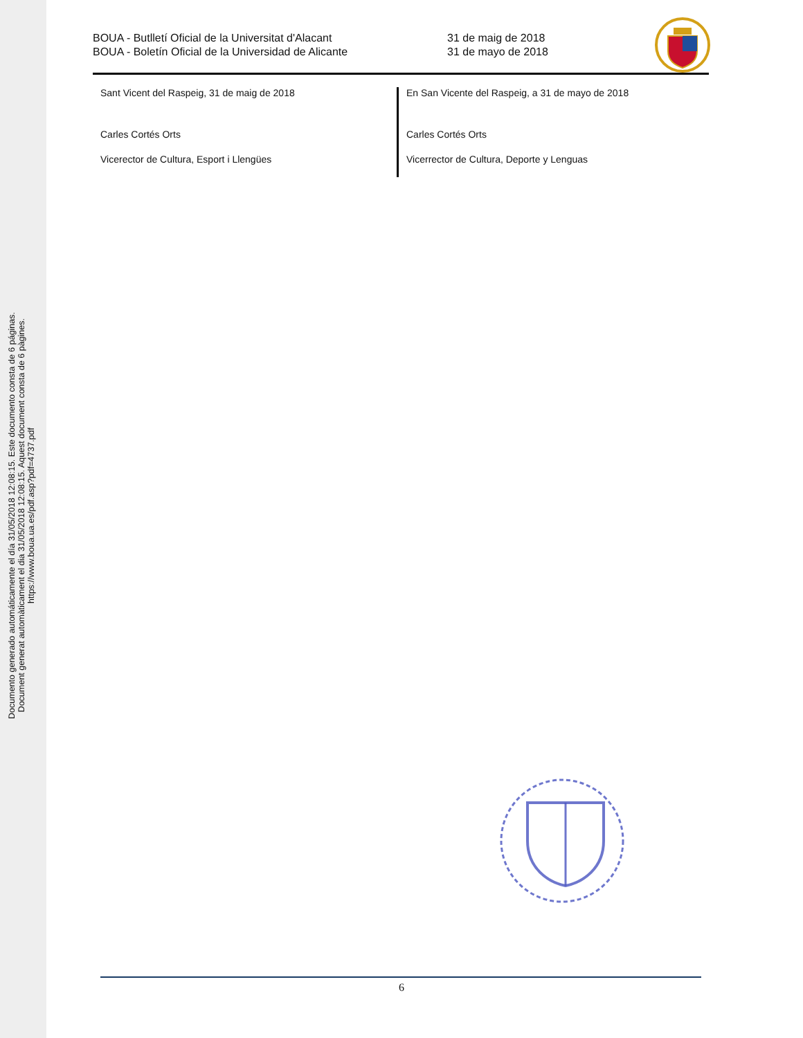Documento generado automáticamente el día 31/05/2018 12:08:15. Este documento consta de 6 páginas.
Document generat automàticament el dia 31/05/2018 12:08:15. Aquest document consta de 6 pàgines.
https://www.boua.ua.es/pdf.asp?pdf=4737.pdf
BOUA - Butlletí Oficial de la Universitat d'Alacant
BOUA - Boletín Oficial de la Universidad de Alicante
31 de maig de 2018
31 de mayo de 2018
Sant Vicent del Raspeig, 31 de maig de 2018
Carles Cortés Orts
Vicerector de Cultura, Esport i Llengües
En San Vicente del Raspeig, a 31 de mayo de 2018
Carles Cortés Orts
Vicerrector de Cultura, Deporte y Lenguas
6